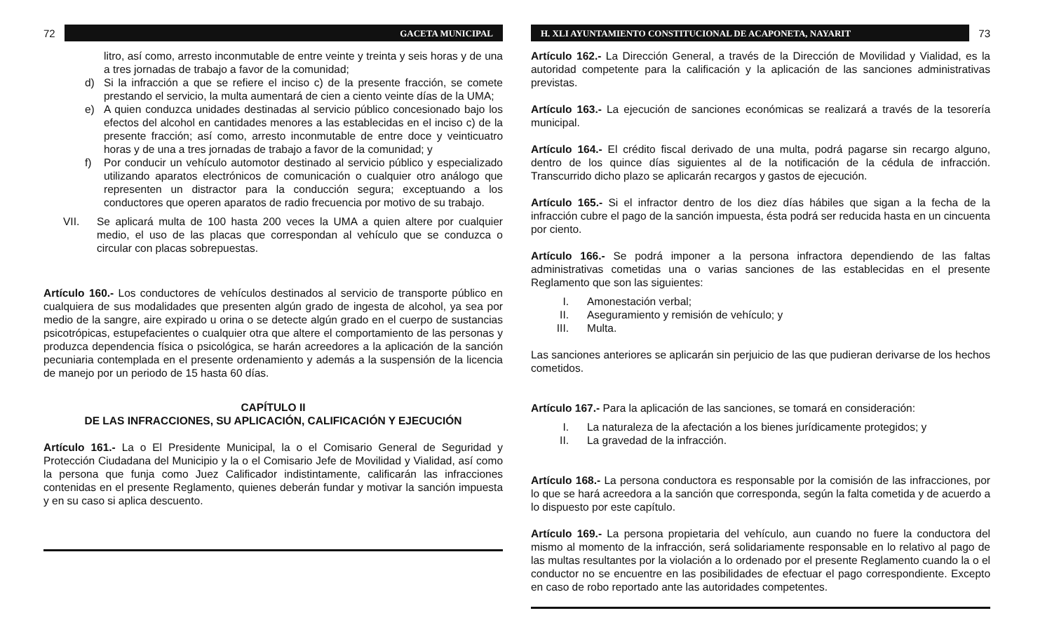72
GACETA MUNICIPAL
litro, así como, arresto inconmutable de entre veinte y treinta y seis horas y de una a tres jornadas de trabajo a favor de la comunidad;
d) Si la infracción a que se refiere el inciso c) de la presente fracción, se comete prestando el servicio, la multa aumentará de cien a ciento veinte días de la UMA;
e) A quien conduzca unidades destinadas al servicio público concesionado bajo los efectos del alcohol en cantidades menores a las establecidas en el inciso c) de la presente fracción; así como, arresto inconmutable de entre doce y veinticuatro horas y de una a tres jornadas de trabajo a favor de la comunidad; y
f) Por conducir un vehículo automotor destinado al servicio público y especializado utilizando aparatos electrónicos de comunicación o cualquier otro análogo que representen un distractor para la conducción segura; exceptuando a los conductores que operen aparatos de radio frecuencia por motivo de su trabajo.
VII. Se aplicará multa de 100 hasta 200 veces la UMA a quien altere por cualquier medio, el uso de las placas que correspondan al vehículo que se conduzca o circular con placas sobrepuestas.
Artículo 160.- Los conductores de vehículos destinados al servicio de transporte público en cualquiera de sus modalidades que presenten algún grado de ingesta de alcohol, ya sea por medio de la sangre, aire expirado u orina o se detecte algún grado en el cuerpo de sustancias psicotrópicas, estupefacientes o cualquier otra que altere el comportamiento de las personas y produzca dependencia física o psicológica, se harán acreedores a la aplicación de la sanción pecuniaria contemplada en el presente ordenamiento y además a la suspensión de la licencia de manejo por un periodo de 15 hasta 60 días.
CAPÍTULO II
DE LAS INFRACCIONES, SU APLICACIÓN, CALIFICACIÓN Y EJECUCIÓN
Artículo 161.- La o El Presidente Municipal, la o el Comisario General de Seguridad y Protección Ciudadana del Municipio y la o el Comisario Jefe de Movilidad y Vialidad, así como la persona que funja como Juez Calificador indistintamente, calificarán las infracciones contenidas en el presente Reglamento, quienes deberán fundar y motivar la sanción impuesta y en su caso si aplica descuento.
H. XLI AYUNTAMIENTO CONSTITUCIONAL DE ACAPONETA, NAYARIT
73
Artículo 162.- La Dirección General, a través de la Dirección de Movilidad y Vialidad, es la autoridad competente para la calificación y la aplicación de las sanciones administrativas previstas.
Artículo 163.- La ejecución de sanciones económicas se realizará a través de la tesorería municipal.
Artículo 164.- El crédito fiscal derivado de una multa, podrá pagarse sin recargo alguno, dentro de los quince días siguientes al de la notificación de la cédula de infracción. Transcurrido dicho plazo se aplicarán recargos y gastos de ejecución.
Artículo 165.- Si el infractor dentro de los diez días hábiles que sigan a la fecha de la infracción cubre el pago de la sanción impuesta, ésta podrá ser reducida hasta en un cincuenta por ciento.
Artículo 166.- Se podrá imponer a la persona infractora dependiendo de las faltas administrativas cometidas una o varias sanciones de las establecidas en el presente Reglamento que son las siguientes:
I. Amonestación verbal;
II. Aseguramiento y remisión de vehículo; y
III. Multa.
Las sanciones anteriores se aplicarán sin perjuicio de las que pudieran derivarse de los hechos cometidos.
Artículo 167.- Para la aplicación de las sanciones, se tomará en consideración:
I. La naturaleza de la afectación a los bienes jurídicamente protegidos; y
II. La gravedad de la infracción.
Artículo 168.- La persona conductora es responsable por la comisión de las infracciones, por lo que se hará acreedora a la sanción que corresponda, según la falta cometida y de acuerdo a lo dispuesto por este capítulo.
Artículo 169.- La persona propietaria del vehículo, aun cuando no fuere la conductora del mismo al momento de la infracción, será solidariamente responsable en lo relativo al pago de las multas resultantes por la violación a lo ordenado por el presente Reglamento cuando la o el conductor no se encuentre en las posibilidades de efectuar el pago correspondiente. Excepto en caso de robo reportado ante las autoridades competentes.